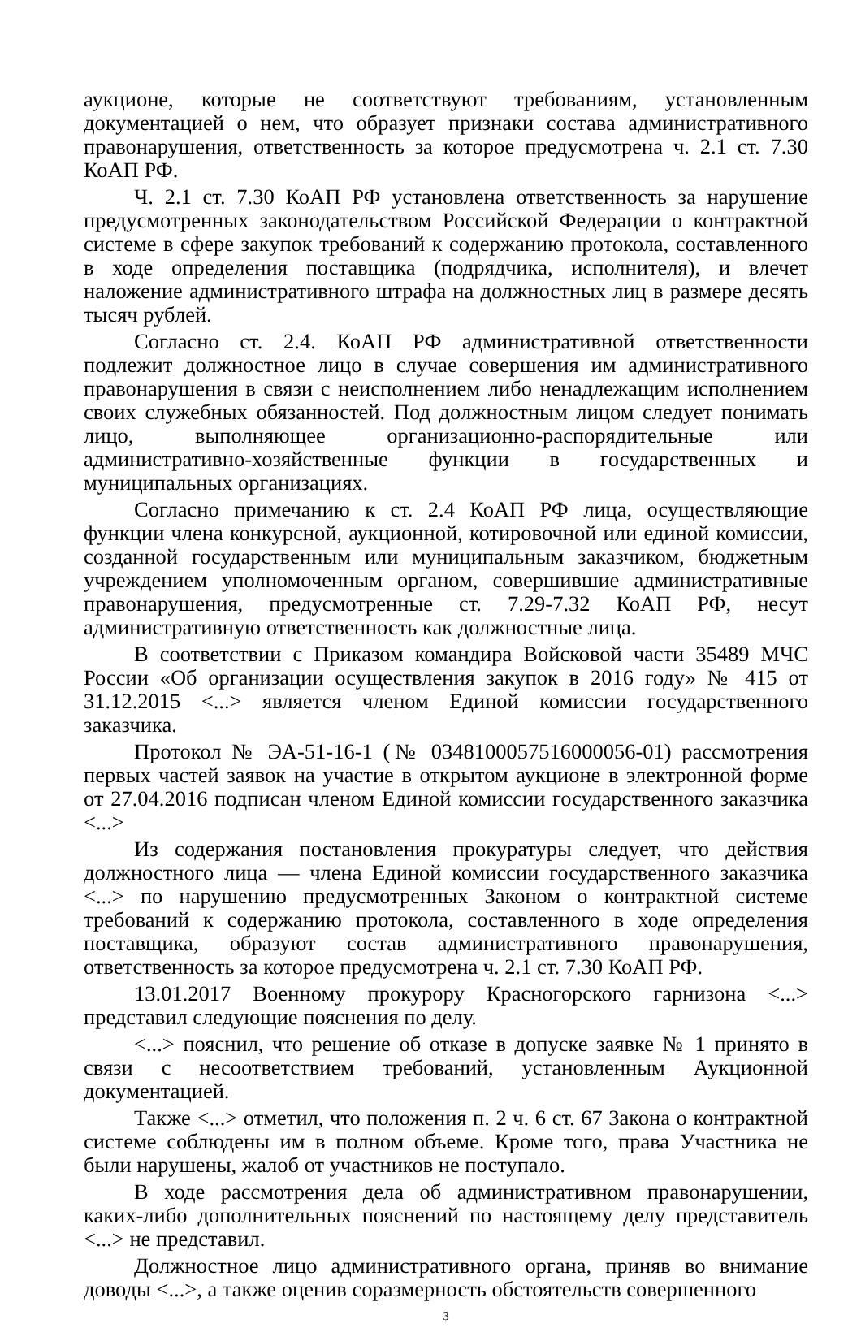аукционе, которые не соответствуют требованиям, установленным документацией о нем, что образует признаки состава административного правонарушения, ответственность за которое предусмотрена ч. 2.1 ст. 7.30 КоАП РФ.
Ч. 2.1 ст. 7.30 КоАП РФ установлена ответственность за нарушение предусмотренных законодательством Российской Федерации о контрактной системе в сфере закупок требований к содержанию протокола, составленного в ходе определения поставщика (подрядчика, исполнителя), и влечет наложение административного штрафа на должностных лиц в размере десять тысяч рублей.
Согласно ст. 2.4. КоАП РФ административной ответственности подлежит должностное лицо в случае совершения им административного правонарушения в связи с неисполнением либо ненадлежащим исполнением своих служебных обязанностей. Под должностным лицом следует понимать лицо, выполняющее организационно-распорядительные или административно-хозяйственные функции в государственных и муниципальных организациях.
Согласно примечанию к ст. 2.4 КоАП РФ лица, осуществляющие функции члена конкурсной, аукционной, котировочной или единой комиссии, созданной государственным или муниципальным заказчиком, бюджетным учреждением уполномоченным органом, совершившие административные правонарушения, предусмотренные ст. 7.29-7.32 КоАП РФ, несут административную ответственность как должностные лица.
В соответствии с Приказом командира Войсковой части 35489 МЧС России «Об организации осуществления закупок в 2016 году» № 415 от 31.12.2015 <...> является членом Единой комиссии государственного заказчика.
Протокол № ЭА-51-16-1 (№ 0348100057516000056-01) рассмотрения первых частей заявок на участие в открытом аукционе в электронной форме от 27.04.2016 подписан членом Единой комиссии государственного заказчика <...>
Из содержания постановления прокуратуры следует, что действия должностного лица — члена Единой комиссии государственного заказчика <...> по нарушению предусмотренных Законом о контрактной системе требований к содержанию протокола, составленного в ходе определения поставщика, образуют состав административного правонарушения, ответственность за которое предусмотрена ч. 2.1 ст. 7.30 КоАП РФ.
13.01.2017 Военному прокурору Красногорского гарнизона <...> представил следующие пояснения по делу.
<...> пояснил, что решение об отказе в допуске заявке № 1 принято в связи с несоответствием требований, установленным Аукционной документацией.
Также <...> отметил, что положения п. 2 ч. 6 ст. 67 Закона о контрактной системе соблюдены им в полном объеме. Кроме того, права Участника не были нарушены, жалоб от участников не поступало.
В ходе рассмотрения дела об административном правонарушении, каких-либо дополнительных пояснений по настоящему делу представитель <...> не представил.
Должностное лицо административного органа, приняв во внимание доводы <...>, а также оценив соразмерность обстоятельств совершенного
3